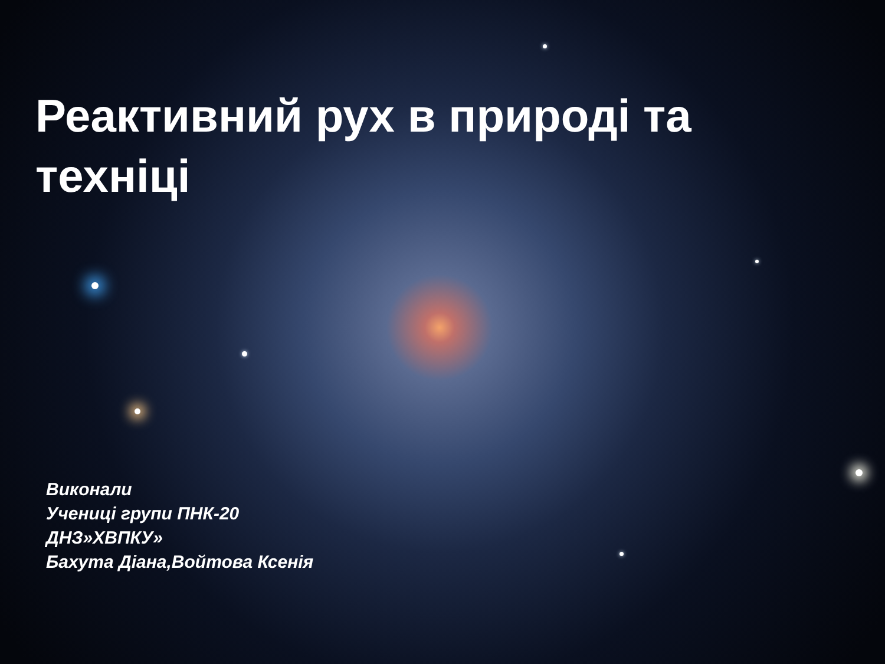Реактивний рух в природі та техніці
Виконали
Учениці групи ПНК-20
ДНЗ»ХВПКУ»
Бахута Діана,Войтова Ксенія